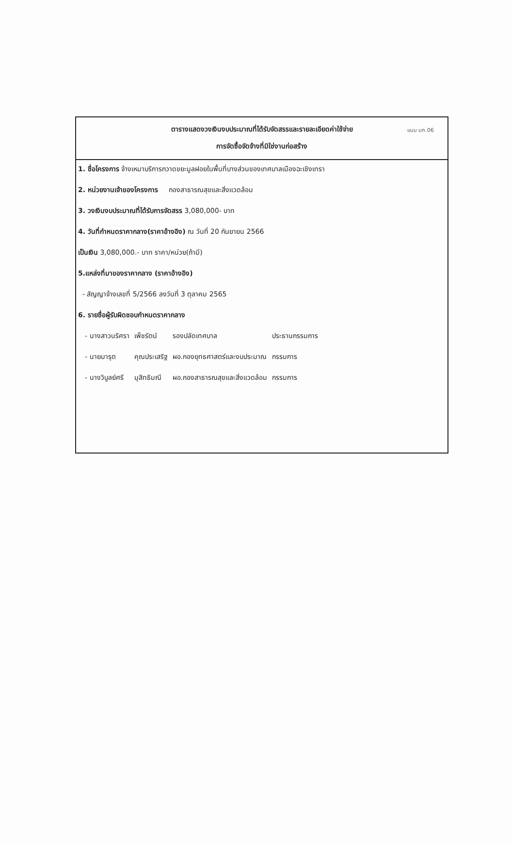ตารางแสดงวงเงินงบประมาณที่ได้รับจัดสรรและรายละเอียดค่าใช้จ่าย
แบบ บก.06
การจัดซื้อจัดจ้างที่มิใช่งานก่อสร้าง
1. ชื่อโครงการ จ้างเหมาบริการกวาดขยะมูลฝอยในพื้นที่บางส่วนของเทศบาลเมืองฉะเชิงเทรา
2. หน่วยงานเจ้าของโครงการ กองสาธารณสุขและสิ่งแวดล้อม
3. วงเงินงบประมาณที่ได้รับการจัดสรร 3,080,000- บาท
4. วันที่กำหนดราคากลาง(ราคาอ้างอิง) ณ วันที่ 20 กันยายน 2566
เป็นเงิน 3,080,000.- บาท ราคา/หน่วย(ถ้ามี)
5.แหล่งที่มาของราคากลาง (ราคาอ้างอิง)
- สัญญาจ้างเลขที่ 5/2566 ลงวันที่ 3 ตุลาคม 2565
6. รายชื่อผู้รับผิดชอบกำหนดราคากลาง
| - นางสาวนริศรา | เพ็ชรัตน์ | รองปลัดเทศบาล | ประธานกรรมการ |
| - นายมารุต | คุณประเสริฐ | ผอ.กองยุทธศาสตร์และงบประมาณ | กรรมการ |
| - นางวิบูลย์ศรี | มุสิทธิมณี | ผอ.กองสาธารณสุขและสิ่งแวดล้อม | กรรมการ |